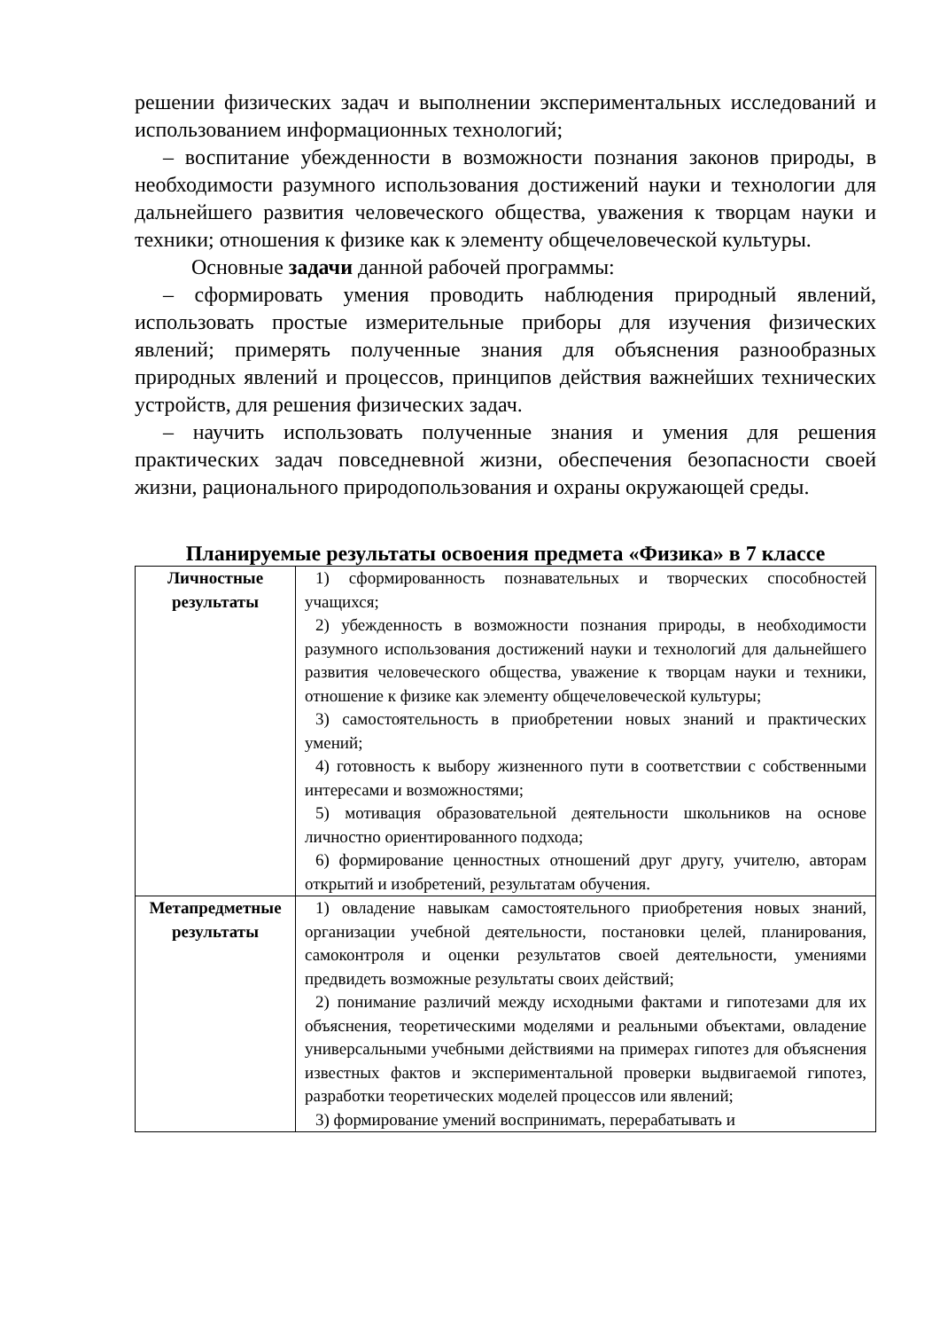решении физических задач и выполнении экспериментальных исследований и использованием информационных технологий;
– воспитание убежденности в возможности познания законов природы, в необходимости разумного использования достижений науки и технологии для дальнейшего развития человеческого общества, уважения к творцам науки и техники; отношения к физике как к элементу общечеловеческой культуры.
Основные задачи данной рабочей программы:
– сформировать умения проводить наблюдения природный явлений, использовать простые измерительные приборы для изучения физических явлений; примерять полученные знания для объяснения разнообразных природных явлений и процессов, принципов действия важнейших технических устройств, для решения физических задач.
– научить использовать полученные знания и умения для решения практических задач повседневной жизни, обеспечения безопасности своей жизни, рационального природопользования и охраны окружающей среды.
Планируемые результаты освоения предмета «Физика» в 7 классе
| Личностные результаты | 1) сформированность познавательных и творческих способностей учащихся; 2) убежденность в возможности познания природы, в необходимости разумного использования достижений науки и технологий для дальнейшего развития человеческого общества, уважение к творцам науки и техники, отношение к физике как элементу общечеловеческой культуры; 3) самостоятельность в приобретении новых знаний и практических умений; 4) готовность к выбору жизненного пути в соответствии с собственными интересами и возможностями; 5) мотивация образовательной деятельности школьников на основе личностно ориентированного подхода; 6) формирование ценностных отношений друг другу, учителю, авторам открытий и изобретений, результатам обучения. |
| Метапредметные результаты | 1) овладение навыкам самостоятельного приобретения новых знаний, организации учебной деятельности, постановки целей, планирования, самоконтроля и оценки результатов своей деятельности, умениями предвидеть возможные результаты своих действий; 2) понимание различий между исходными фактами и гипотезами для их объяснения, теоретическими моделями и реальными объектами, овладение универсальными учебными действиями на примерах гипотез для объяснения известных фактов и экспериментальной проверки выдвигаемой гипотез, разработки теоретических моделей процессов или явлений; 3) формирование умений воспринимать, перерабатывать и |